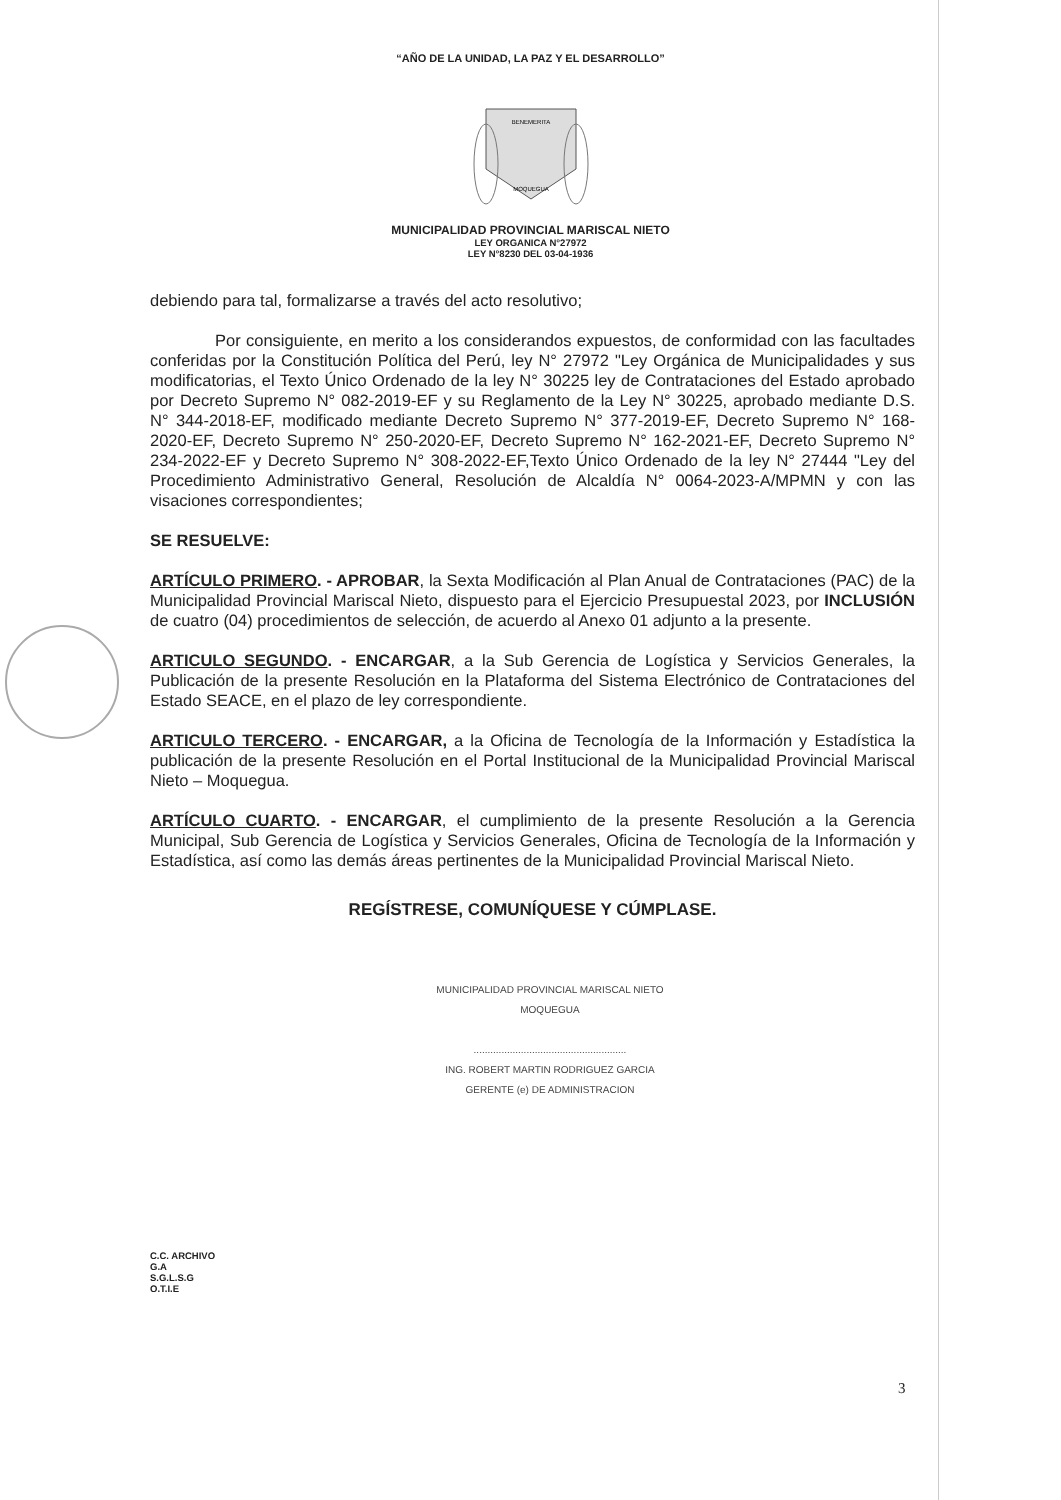“AÑO DE LA UNIDAD, LA PAZ Y EL DESARROLLO”
BENEMERITA
MOQUEGUA
MUNICIPALIDAD PROVINCIAL MARISCAL NIETO
LEY ORGANICA N°27972
LEY N°8230 DEL 03-04-1936
debiendo para tal, formalizarse a través del acto resolutivo;
Por consiguiente, en merito a los considerandos expuestos, de conformidad con las facultades conferidas por la Constitución Política del Perú, ley N° 27972 "Ley Orgánica de Municipalidades y sus modificatorias, el Texto Único Ordenado de la ley N° 30225 ley de Contrataciones del Estado aprobado por Decreto Supremo N° 082-2019-EF y su Reglamento de la Ley N° 30225, aprobado mediante D.S. N° 344-2018-EF, modificado mediante Decreto Supremo N° 377-2019-EF, Decreto Supremo N° 168-2020-EF, Decreto Supremo N° 250-2020-EF, Decreto Supremo N° 162-2021-EF, Decreto Supremo N° 234-2022-EF y Decreto Supremo N° 308-2022-EF,Texto Único Ordenado de la ley N° 27444 "Ley del Procedimiento Administrativo General, Resolución de Alcaldía N° 0064-2023-A/MPMN y con las visaciones correspondientes;
SE RESUELVE:
ARTÍCULO PRIMERO. - APROBAR, la Sexta Modificación al Plan Anual de Contrataciones (PAC) de la Municipalidad Provincial Mariscal Nieto, dispuesto para el Ejercicio Presupuestal 2023, por INCLUSIÓN de cuatro (04) procedimientos de selección, de acuerdo al Anexo 01 adjunto a la presente.
ARTICULO SEGUNDO. - ENCARGAR, a la Sub Gerencia de Logística y Servicios Generales, la Publicación de la presente Resolución en la Plataforma del Sistema Electrónico de Contrataciones del Estado SEACE, en el plazo de ley correspondiente.
ARTICULO TERCERO. - ENCARGAR, a la Oficina de Tecnología de la Información y Estadística la publicación de la presente Resolución en el Portal Institucional de la Municipalidad Provincial Mariscal Nieto – Moquegua.
ARTÍCULO CUARTO. - ENCARGAR, el cumplimiento de la presente Resolución a la Gerencia Municipal, Sub Gerencia de Logística y Servicios Generales, Oficina de Tecnología de la Información y Estadística, así como las demás áreas pertinentes de la Municipalidad Provincial Mariscal Nieto.
REGÍSTRESE, COMUNÍQUESE Y CÚMPLASE.
MUNICIPALIDAD PROVINCIAL MARISCAL NIETO
MOQUEGUA
.......................................................
ING. ROBERT MARTIN RODRIGUEZ GARCIA
GERENTE (e) DE ADMINISTRACION
C.C. ARCHIVO
G.A
S.G.L.S.G
O.T.I.E
3